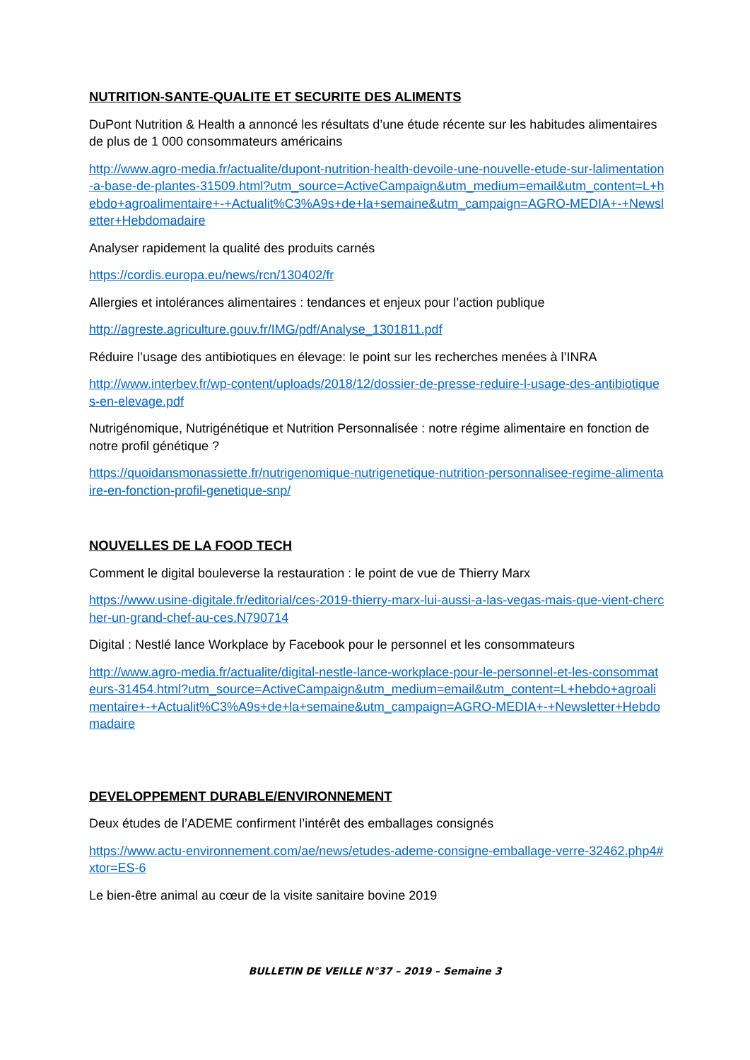NUTRITION-SANTE-QUALITE ET SECURITE DES ALIMENTS
DuPont Nutrition & Health a annoncé les résultats d’une étude récente sur les habitudes alimentaires de plus de 1 000 consommateurs américains
http://www.agro-media.fr/actualite/dupont-nutrition-health-devoile-une-nouvelle-etude-sur-lalimentation-a-base-de-plantes-31509.html?utm_source=ActiveCampaign&utm_medium=email&utm_content=L+hebdo+agroalimentaire+-+Actualit%C3%A9s+de+la+semaine&utm_campaign=AGRO-MEDIA+-+Newsletter+Hebdomadaire
Analyser rapidement la qualité des produits carnés
https://cordis.europa.eu/news/rcn/130402/fr
Allergies et intolérances alimentaires : tendances et enjeux pour l’action publique
http://agreste.agriculture.gouv.fr/IMG/pdf/Analyse_1301811.pdf
Réduire l’usage des antibiotiques en élevage: le point sur les recherches menées à l’INRA
http://www.interbev.fr/wp-content/uploads/2018/12/dossier-de-presse-reduire-l-usage-des-antibiotiques-en-elevage.pdf
Nutrigénomique, Nutrigénétique et Nutrition Personnalisée : notre régime alimentaire en fonction de notre profil génétique ?
https://quoidansmonassiette.fr/nutrigenomique-nutrigenetique-nutrition-personnalisee-regime-alimentaire-en-fonction-profil-genetique-snp/
NOUVELLES DE LA FOOD TECH
Comment le digital bouleverse la restauration : le point de vue de Thierry Marx
https://www.usine-digitale.fr/editorial/ces-2019-thierry-marx-lui-aussi-a-las-vegas-mais-que-vient-chercher-un-grand-chef-au-ces.N790714
Digital : Nestlé lance Workplace by Facebook pour le personnel et les consommateurs
http://www.agro-media.fr/actualite/digital-nestle-lance-workplace-pour-le-personnel-et-les-consommateurs-31454.html?utm_source=ActiveCampaign&utm_medium=email&utm_content=L+hebdo+agroalimentaire+-+Actualit%C3%A9s+de+la+semaine&utm_campaign=AGRO-MEDIA+-+Newsletter+Hebdomadaire
DEVELOPPEMENT DURABLE/ENVIRONNEMENT
Deux études de l’ADEME confirment l’intérêt des emballages consignés
https://www.actu-environnement.com/ae/news/etudes-ademe-consigne-emballage-verre-32462.php4#xtor=ES-6
Le bien-être animal au cœur de la visite sanitaire bovine 2019
BULLETIN DE VEILLE N°37 – 2019 – Semaine 3